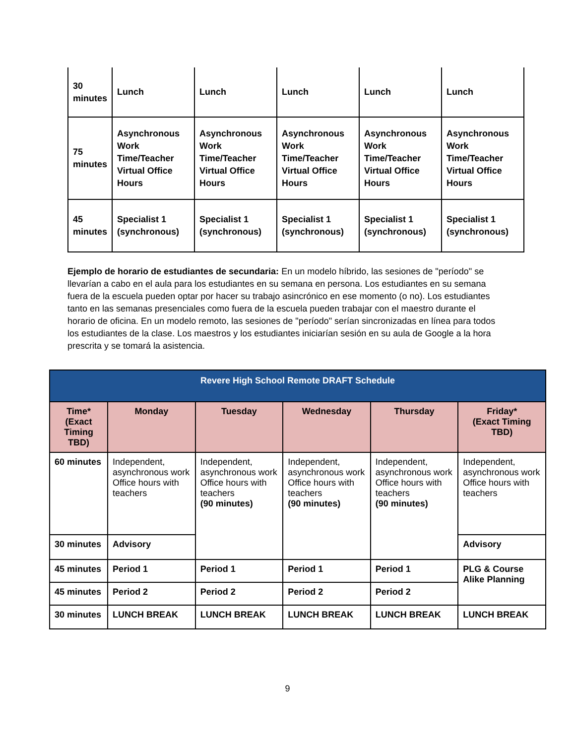| 30 minutes | Lunch | Lunch | Lunch | Lunch | Lunch |
| 75 minutes | Asynchronous Work Time/Teacher Virtual Office Hours | Asynchronous Work Time/Teacher Virtual Office Hours | Asynchronous Work Time/Teacher Virtual Office Hours | Asynchronous Work Time/Teacher Virtual Office Hours | Asynchronous Work Time/Teacher Virtual Office Hours |
| 45 minutes | Specialist 1 (synchronous) | Specialist 1 (synchronous) | Specialist 1 (synchronous) | Specialist 1 (synchronous) | Specialist 1 (synchronous) |
Ejemplo de horario de estudiantes de secundaria: En un modelo híbrido, las sesiones de "período" se llevarían a cabo en el aula para los estudiantes en su semana en persona. Los estudiantes en su semana fuera de la escuela pueden optar por hacer su trabajo asincrónico en ese momento (o no). Los estudiantes tanto en las semanas presenciales como fuera de la escuela pueden trabajar con el maestro durante el horario de oficina. En un modelo remoto, las sesiones de "período" serían sincronizadas en línea para todos los estudiantes de la clase. Los maestros y los estudiantes iniciarían sesión en su aula de Google a la hora prescrita y se tomará la asistencia.
| Revere High School Remote DRAFT Schedule | | | | | |
| --- | --- | --- | --- | --- | --- |
| Time* (Exact Timing TBD) | Monday | Tuesday | Wednesday | Thursday | Friday* (Exact Timing TBD) |
| 60 minutes | Independent, asynchronous work Office hours with teachers | Independent, asynchronous work Office hours with teachers (90 minutes) | Independent, asynchronous work Office hours with teachers (90 minutes) | Independent, asynchronous work Office hours with teachers (90 minutes) | Independent, asynchronous work Office hours with teachers |
| 30 minutes | Advisory | | | | Advisory |
| 45 minutes | Period 1 | Period 1 | Period 1 | Period 1 | PLG & Course Alike Planning |
| 45 minutes | Period 2 | Period 2 | Period 2 | Period 2 | |
| 30 minutes | LUNCH BREAK | LUNCH BREAK | LUNCH BREAK | LUNCH BREAK | LUNCH BREAK |
9